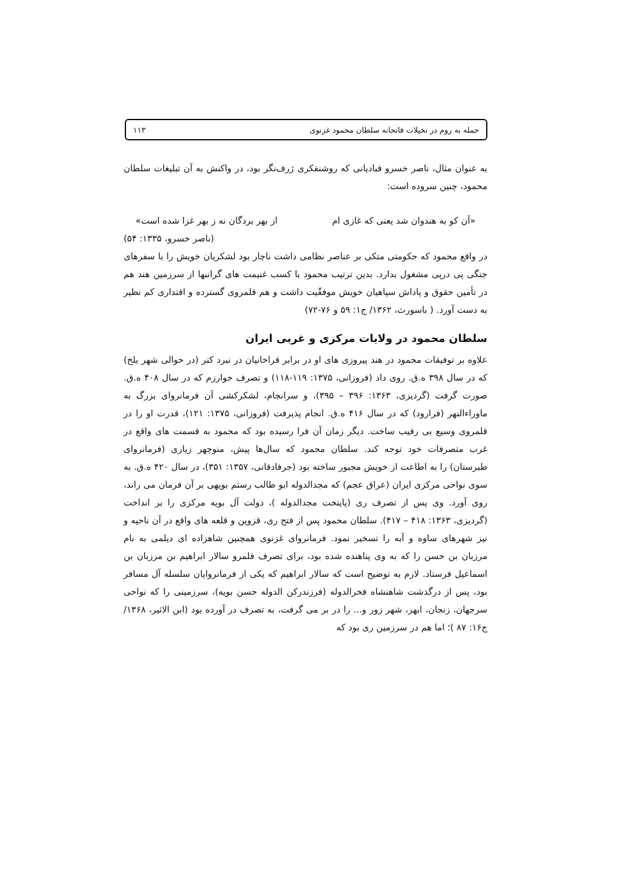حمله به روم در تخیلات فاتحانه سلطان محمود غزنوی ۱۱۳
به عنوان مثال، ناصر خسرو قبادیانی که روشنفکری ژرف‌نگر بود، در واکنش به آن تبلیغات سلطان محمود، چنین سروده است:
«آن کو به هندوان شد یعنی که غازی ام از بهر بردگان نه ز بهر غزا شده است»
(ناصر خسرو، ۱۳۳۵: ۵۴)
در واقع محمود که حکومتی متکی بر عناصر نظامی داشت ناچار بود لشکریان خویش را با سفرهای جنگی پی درپی مشغول بدارد. بدین ترتیب محمود با کسب غنیمت های گرانبها از سرزمین هند هم در تأمین حقوق و پاداش سپاهیان خویش موفقّیت داشت و هم قلمروی گسترده و اقتداری کم نظیر به دست آورد. ( باسورث، ۱۳۶۲/ ج۱: ۵۹ و ۷۶-۷۲)
سلطان محمود در ولایات مرکزی و غربی ایران
علاوه بر توفیقات محمود در هند پیروزی های او در برابر قراخانیان در نبرد کتر (در حوالی شهر بلخ) که در سال ۳۹۸ ه.ق. روی داد (فروزانی، ۱۳۷۵: ۱۱۹-۱۱۸) و تصرف خوارزم که در سال ۴۰۸ ه.ق. صورت گرفت (گردیزی، ۱۳۶۳: ۳۹۶ – ۳۹۵)، و سرانجام، لشکرکشی آن فرمانروای بزرگ به ماوراءالنهر (فرارود) که در سال ۴۱۶ ه.ق. انجام پذیرفت (فروزانی، ۱۳۷۵: ۱۲۱)، قدرت او را در قلمروی وسیع بی رقیب ساخت. دیگر زمان آن فرا رسیده بود که محمود به قسمت های واقع در غرب متصرفات خود توجه کند. سلطان محمود که سال‌ها پیش، منوچهر زیاری (فرمانروای طبرستان) را به اطاعت از خویش مجبور ساخته بود (جرفادقانی، ۱۳۵۷: ۳۵۱)، در سال ۴۲۰ ه.ق. به سوی نواحی مرکزی ایران (عراق عجم) که مجدالدوله ابو طالب رستم بویهی بر آن فرمان می راند، روی آورد. وی پس از تصرف ری (پایتخت مجدالدوله )، دولت آل بویه مرکزی را بر انداخت (گردیزی، ۱۳۶۳: ۴۱۸ – ۴۱۷). سلطان محمود پس از فتح ری، قزوین و قلعه های واقع در آن ناحیه و نیز شهرهای ساوه و آبه را تسخیر نمود. فرمانروای غزنوی همچنین شاهزاده ای دیلمی به نام مرزبان بن حسن را که به وی پناهنده شده بود، برای تصرف قلمرو سالار ابراهیم بن مرزبان بن اسماعیل فرستاد. لازم به توضیح است که سالار ابراهیم که یکی از فرمانروایان سلسله آل مسافر بود، پس از درگذشت شاهنشاه فخرالدوله (فرزندرکن الدوله حسن بویه)، سرزمینی را که نواحی سرجهان، زنجان، ابهر، شهر زور و... را در بر می گرفت، به تصرف در آورده بود (ابن الاثیر، ۱۳۶۸/ ج۱۶: ۸۷ )؛ اما هم در سرزمین ری بود که